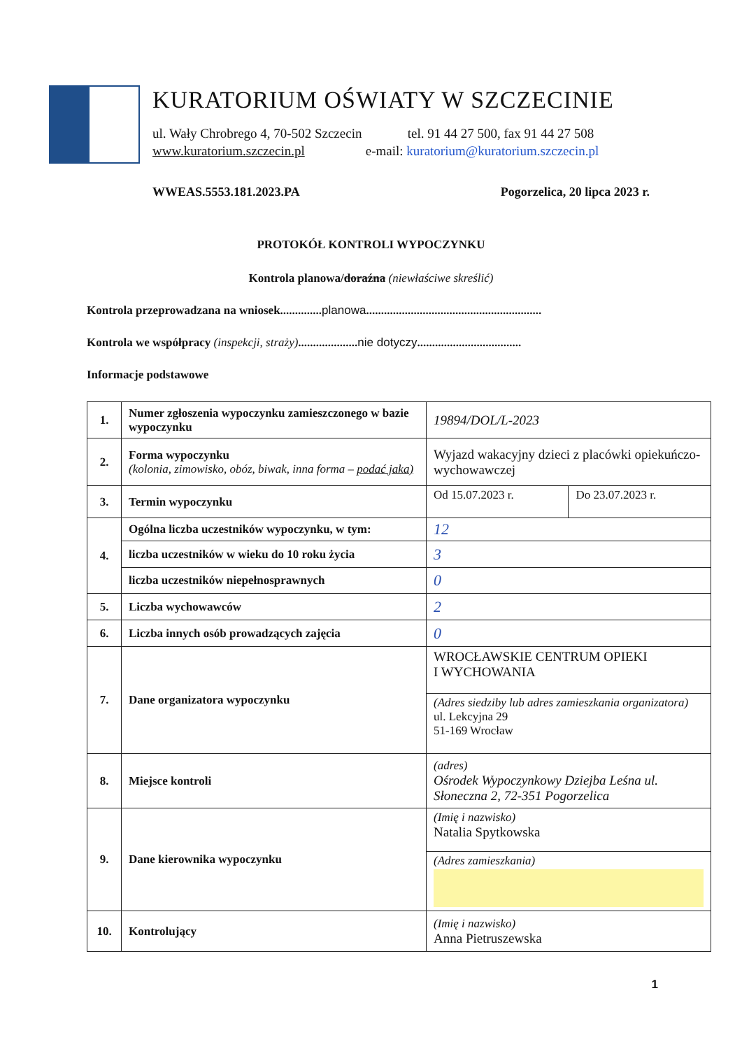KURATORIUM OŚWIATY W SZCZECINIE
ul. Wały Chrobrego 4, 70-502 Szczecin tel. 91 44 27 500, fax 91 44 27 508
www.kuratorium.szczecin.pl e-mail: kuratorium@kuratorium.szczecin.pl
WWEAS.5553.181.2023.PA Pogorzelica, 20 lipca 2023 r.
PROTOKÓŁ KONTROLI WYPOCZYNKU
Kontrola planowa/doraźna (niewłaściwe skreślić)
Kontrola przeprowadzana na wniosek..............planowa...........................................................
Kontrola we współpracy (inspekcji, straży)....................nie dotyczy...................................
Informacje podstawowe
| 1. | Numer zgłoszenia wypoczynku zamieszczonego w bazie wypoczynku | 19894/DOL/L-2023 | |
| 2. | Forma wypoczynku (kolonia, zimowisko, obóz, biwak, inna forma – podać jaka) | Wyjazd wakacyjny dzieci z placówki opiekuńczo-wychowawczej | |
| 3. | Termin wypoczynku | Od 15.07.2023 r. | Do 23.07.2023 r. |
| 4. | Ogólna liczba uczestników wypoczynku, w tym: | 12 | |
| | liczba uczestników w wieku do 10 roku życia | 3 | |
| | liczba uczestników niepełnosprawnych | 0 | |
| 5. | Liczba wychowawców | 2 | |
| 6. | Liczba innych osób prowadzących zajęcia | 0 | |
| 7. | Dane organizatora wypoczynku | WROCŁAWSKIE CENTRUM OPIEKI I WYCHOWANIA | |
| | | (Adres siedziby lub adres zamieszkania organizatora) ul. Lekcyjna 29 51-169 Wrocław | |
| 8. | Miejsce kontroli | (adres) Ośrodek Wypoczynkowy Dziejba Leśna ul. Słoneczna 2, 72-351 Pogorzelica | |
| 9. | Dane kierownika wypoczynku | (Imię i nazwisko) Natalia Spytkowska | |
| | | (Adres zamieszkania) | |
| 10. | Kontrolujący | (Imię i nazwisko) Anna Pietruszewska | |
1